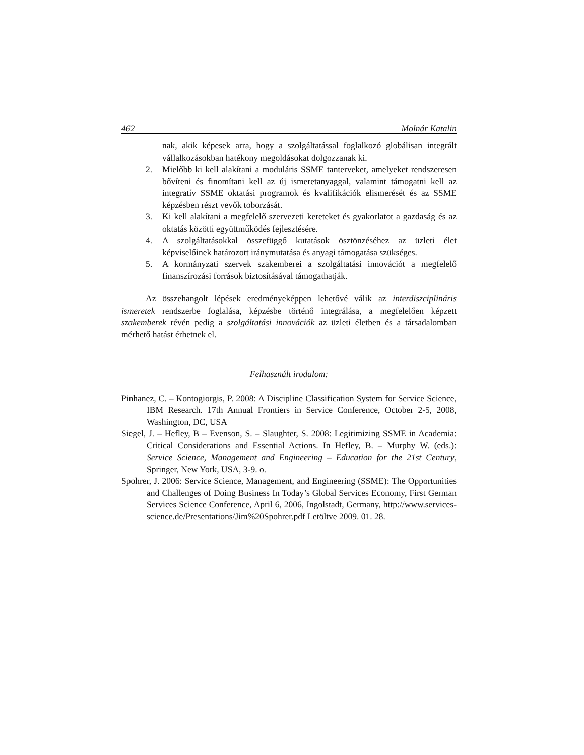462 Molnár Katalin
nak, akik képesek arra, hogy a szolgáltatással foglalkozó globálisan integrált vállalkozásokban hatékony megoldásokat dolgozzanak ki.
2. Mielőbb ki kell alakítani a moduláris SSME tanterveket, amelyeket rendszeresen bővíteni és finomítani kell az új ismeretanyaggal, valamint támogatni kell az integratív SSME oktatási programok és kvalifikációk elismerését és az SSME képzésben részt vevők toborzását.
3. Ki kell alakítani a megfelelő szervezeti kereteket és gyakorlatot a gazdaság és az oktatás közötti együttműködés fejlesztésére.
4. A szolgáltatásokkal összefüggő kutatások ösztönzéséhez az üzleti élet képviselőinek határozott iránymutatása és anyagi támogatása szükséges.
5. A kormányzati szervek szakemberei a szolgáltatási innovációt a megfelelő finanszírozási források biztosításával támogathatják.
Az összehangolt lépések eredményeképpen lehetővé válik az interdiszciplináris ismeretek rendszerbe foglalása, képzésbe történő integrálása, a megfelelően képzett szakemberek révén pedig a szolgáltatási innovációk az üzleti életben és a társadalomban mérhető hatást érhetnek el.
Felhasznált irodalom:
Pinhanez, C. – Kontogiorgis, P. 2008: A Discipline Classification System for Service Science, IBM Research. 17th Annual Frontiers in Service Conference, October 2-5, 2008, Washington, DC, USA
Siegel, J. – Hefley, B – Evenson, S. – Slaughter, S. 2008: Legitimizing SSME in Academia: Critical Considerations and Essential Actions. In Hefley, B. – Murphy W. (eds.): Service Science, Management and Engineering – Education for the 21st Century, Springer, New York, USA, 3-9. o.
Spohrer, J. 2006: Service Science, Management, and Engineering (SSME): The Opportunities and Challenges of Doing Business In Today’s Global Services Economy, First German Services Science Conference, April 6, 2006, Ingolstadt, Germany, http://www.services-science.de/Presentations/Jim%20Spohrer.pdf Letöltve 2009. 01. 28.